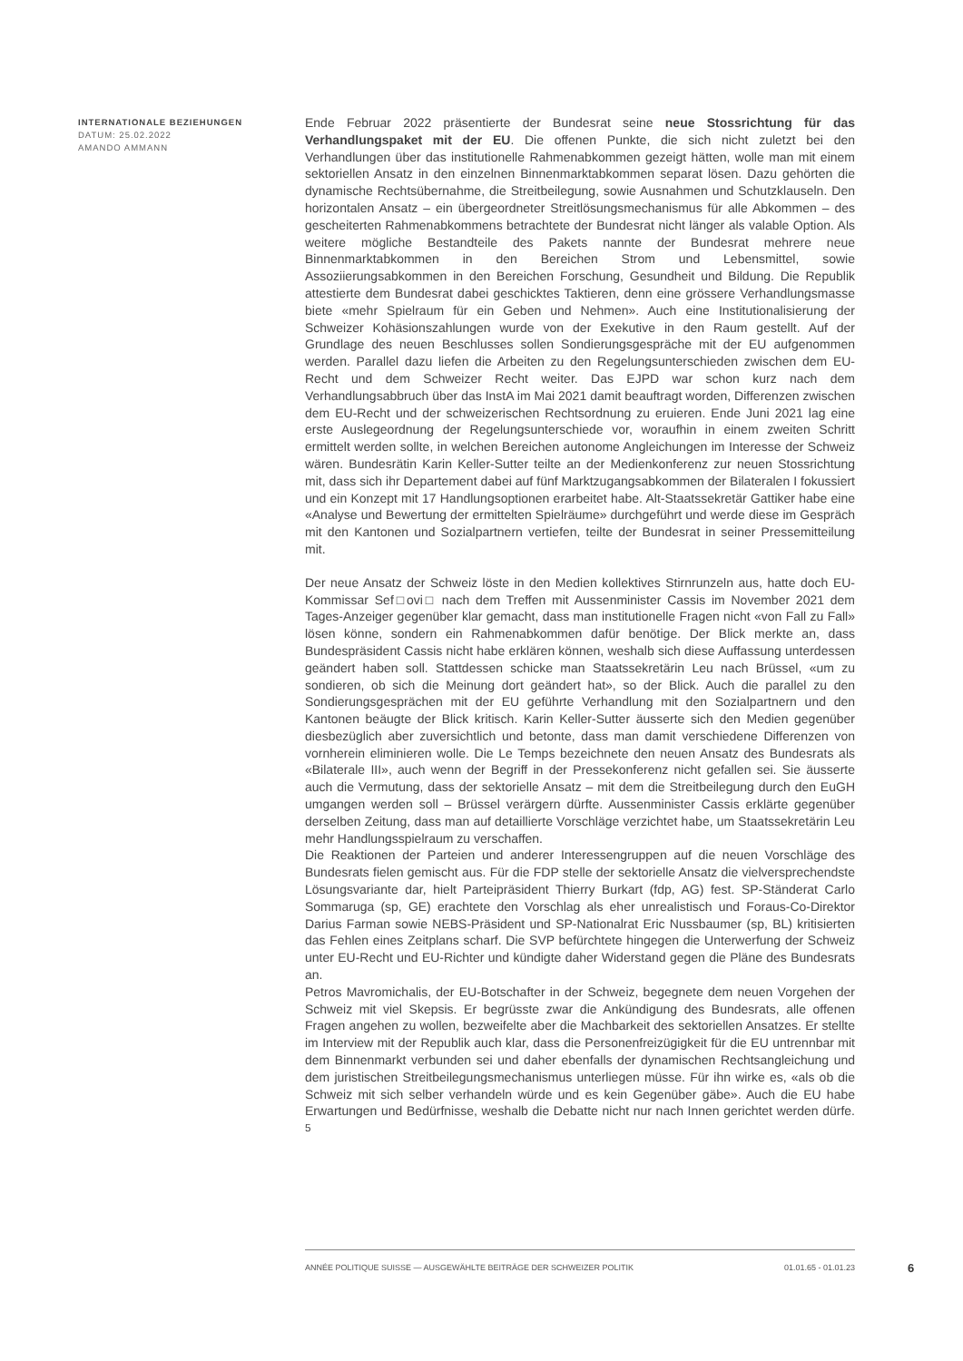INTERNATIONALE BEZIEHUNGEN
DATUM: 25.02.2022
AMANDO AMMANN
Ende Februar 2022 präsentierte der Bundesrat seine neue Stossrichtung für das Verhandlungspaket mit der EU. Die offenen Punkte, die sich nicht zuletzt bei den Verhandlungen über das institutionelle Rahmenabkommen gezeigt hätten, wolle man mit einem sektoriellen Ansatz in den einzelnen Binnenmarktabkommen separat lösen. Dazu gehörten die dynamische Rechtsübernahme, die Streitbeilegung, sowie Ausnahmen und Schutzklauseln. Den horizontalen Ansatz – ein übergeordneter Streitlösungsmechanismus für alle Abkommen – des gescheiterten Rahmenabkommens betrachtete der Bundesrat nicht länger als valable Option. Als weitere mögliche Bestandteile des Pakets nannte der Bundesrat mehrere neue Binnenmarktabkommen in den Bereichen Strom und Lebensmittel, sowie Assoziierungsabkommen in den Bereichen Forschung, Gesundheit und Bildung. Die Republik attestierte dem Bundesrat dabei geschicktes Taktieren, denn eine grössere Verhandlungsmasse biete «mehr Spielraum für ein Geben und Nehmen». Auch eine Institutionalisierung der Schweizer Kohäsionszahlungen wurde von der Exekutive in den Raum gestellt. Auf der Grundlage des neuen Beschlusses sollen Sondierungsgespräche mit der EU aufgenommen werden. Parallel dazu liefen die Arbeiten zu den Regelungsunterschieden zwischen dem EU-Recht und dem Schweizer Recht weiter. Das EJPD war schon kurz nach dem Verhandlungsabbruch über das InstA im Mai 2021 damit beauftragt worden, Differenzen zwischen dem EU-Recht und der schweizerischen Rechtsordnung zu eruieren. Ende Juni 2021 lag eine erste Auslegeordnung der Regelungsunterschiede vor, woraufhin in einem zweiten Schritt ermittelt werden sollte, in welchen Bereichen autonome Angleichungen im Interesse der Schweiz wären. Bundesrätin Karin Keller-Sutter teilte an der Medienkonferenz zur neuen Stossrichtung mit, dass sich ihr Departement dabei auf fünf Marktzugangsabkommen der Bilateralen I fokussiert und ein Konzept mit 17 Handlungsoptionen erarbeitet habe. Alt-Staatssekretär Gattiker habe eine «Analyse und Bewertung der ermittelten Spielräume» durchgeführt und werde diese im Gespräch mit den Kantonen und Sozialpartnern vertiefen, teilte der Bundesrat in seiner Pressemitteilung mit.
Der neue Ansatz der Schweiz löste in den Medien kollektives Stirnrunzeln aus, hatte doch EU-Kommissar Sef□ovi□ nach dem Treffen mit Aussenminister Cassis im November 2021 dem Tages-Anzeiger gegenüber klar gemacht, dass man institutionelle Fragen nicht «von Fall zu Fall» lösen könne, sondern ein Rahmenabkommen dafür benötige. Der Blick merkte an, dass Bundespräsident Cassis nicht habe erklären können, weshalb sich diese Auffassung unterdessen geändert haben soll. Stattdessen schicke man Staatssekretärin Leu nach Brüssel, «um zu sondieren, ob sich die Meinung dort geändert hat», so der Blick. Auch die parallel zu den Sondierungsgesprächen mit der EU geführte Verhandlung mit den Sozialpartnern und den Kantonen beäugte der Blick kritisch. Karin Keller-Sutter äusserte sich den Medien gegenüber diesbezüglich aber zuversichtlich und betonte, dass man damit verschiedene Differenzen von vornherein eliminieren wolle. Die Le Temps bezeichnete den neuen Ansatz des Bundesrats als «Bilaterale III», auch wenn der Begriff in der Pressekonferenz nicht gefallen sei. Sie äusserte auch die Vermutung, dass der sektorielle Ansatz – mit dem die Streitbeilegung durch den EuGH umgangen werden soll – Brüssel verärgern dürfte. Aussenminister Cassis erklärte gegenüber derselben Zeitung, dass man auf detaillierte Vorschläge verzichtet habe, um Staatssekretärin Leu mehr Handlungsspielraum zu verschaffen.
Die Reaktionen der Parteien und anderer Interessengruppen auf die neuen Vorschläge des Bundesrats fielen gemischt aus. Für die FDP stelle der sektorielle Ansatz die vielversprechendste Lösungsvariante dar, hielt Parteipräsident Thierry Burkart (fdp, AG) fest. SP-Ständerat Carlo Sommaruga (sp, GE) erachtete den Vorschlag als eher unrealistisch und Foraus-Co-Direktor Darius Farman sowie NEBS-Präsident und SP-Nationalrat Eric Nussbaumer (sp, BL) kritisierten das Fehlen eines Zeitplans scharf. Die SVP befürchtete hingegen die Unterwerfung der Schweiz unter EU-Recht und EU-Richter und kündigte daher Widerstand gegen die Pläne des Bundesrats an.
Petros Mavromichalis, der EU-Botschafter in der Schweiz, begegnete dem neuen Vorgehen der Schweiz mit viel Skepsis. Er begrüsste zwar die Ankündigung des Bundesrats, alle offenen Fragen angehen zu wollen, bezweifelte aber die Machbarkeit des sektoriellen Ansatzes. Er stellte im Interview mit der Republik auch klar, dass die Personenfreizügigkeit für die EU untrennbar mit dem Binnenmarkt verbunden sei und daher ebenfalls der dynamischen Rechtsangleichung und dem juristischen Streitbeilegungsmechanismus unterliegen müsse. Für ihn wirke es, «als ob die Schweiz mit sich selber verhandeln würde und es kein Gegenüber gäbe». Auch die EU habe Erwartungen und Bedürfnisse, weshalb die Debatte nicht nur nach Innen gerichtet werden dürfe. <sup>5</sup>
ANNÉE POLITIQUE SUISSE — AUSGEWÄHLTE BEITRÄGE DER SCHWEIZER POLITIK 01.01.65 - 01.01.23
6